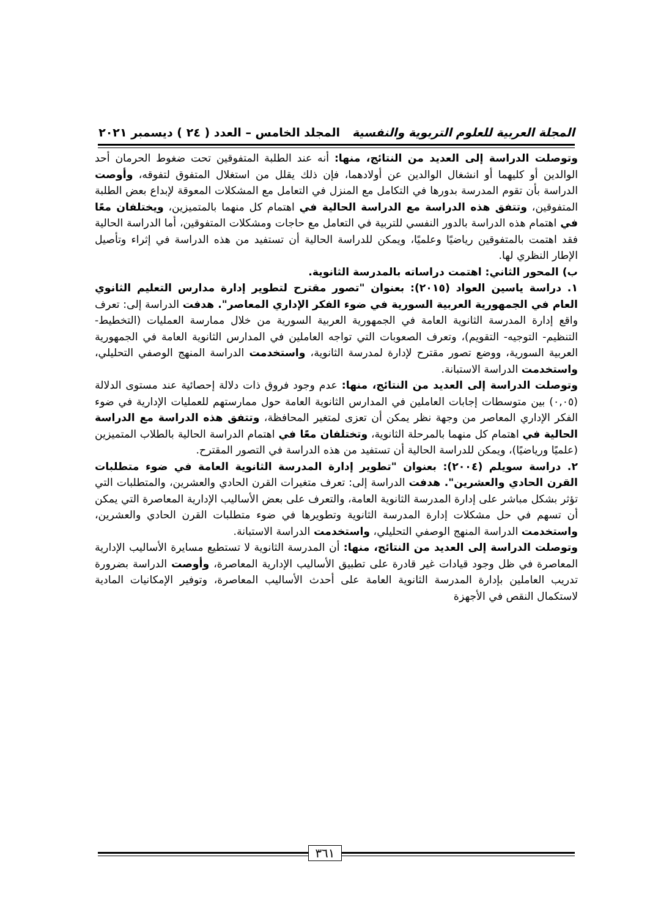المجلة العربية للعلوم التربوية والنفسية المجلد الخامس – العدد ( ٢٤ ) ديسمبر ٢٠٢١
وتوصلت الدراسة إلى العديد من النتائج، منها: أنه عند الطلبة المتفوقين تحت ضغوط الحرمان أحد الوالدين أو كليهما أو انشغال الوالدين عن أولادهما، فإن ذلك يقلل من استغلال المتفوق لتفوقه، وأوصت الدراسة بأن تقوم المدرسة بدورها في التكامل مع المنزل في التعامل مع المشكلات المعوقة لإبداع بعض الطلبة المتفوقين، وتتفق هذه الدراسة مع الدراسة الحالية في اهتمام كل منهما بالمتميزين، ويختلفان معًا في اهتمام هذه الدراسة بالدور النفسي للتربية في التعامل مع حاجات ومشكلات المتفوقين، أما الدراسة الحالية فقد اهتمت بالمتفوقين رياضيًا وعلميًا، ويمكن للدراسة الحالية أن تستفيد من هذه الدراسة في إثراء وتأصيل الإطار النظري لها.
ب) المحور الثاني: اهتمت دراساته بالمدرسة الثانوية.
١. دراسة ياسين العواد (٢٠١٥): بعنوان "تصور مقترح لتطوير إدارة مدارس التعليم الثانوي العام في الجمهورية العربية السورية في ضوء الفكر الإداري المعاصر". هدفت الدراسة إلى: تعرف واقع إدارة المدرسة الثانوية العامة في الجمهورية العربية السورية من خلال ممارسة العمليات (التخطيط- التنظيم- التوجيه- التقويم)، وتعرف الصعوبات التي تواجه العاملين في المدارس الثانوية العامة في الجمهورية العربية السورية، ووضع تصور مقترح لإدارة لمدرسة الثانوية، واستخدمت الدراسة المنهج الوصفي التحليلي، واستخدمت الدراسة الاستبانة.
وتوصلت الدراسة إلى العديد من النتائج، منها: عدم وجود فروق ذات دلالة إحصائية عند مستوى الدلالة (٠,٠٥) بين متوسطات إجابات العاملين في المدارس الثانوية العامة حول ممارستهم للعمليات الإدارية في ضوء الفكر الإداري المعاصر من وجهة نظر يمكن أن تعزى لمتغير المحافظة، وتتفق هذه الدراسة مع الدراسة الحالية في اهتمام كل منهما بالمرحلة الثانوية، وتختلفان معًا في اهتمام الدراسة الحالية بالطلاب المتميزين (علميًا ورياضيًا)، ويمكن للدراسة الحالية أن تستفيد من هذه الدراسة في التصور المقترح.
٢. دراسة سويلم (٢٠٠٤): بعنوان "تطوير إدارة المدرسة الثانوية العامة في ضوء متطلبات القرن الحادي والعشرين". هدفت الدراسة إلى: تعرف متغيرات القرن الحادي والعشرين، والمتطلبات التي تؤثر بشكل مباشر على إدارة المدرسة الثانوية العامة، والتعرف على بعض الأساليب الإدارية المعاصرة التي يمكن أن تسهم في حل مشكلات إدارة المدرسة الثانوية وتطويرها في ضوء متطلبات القرن الحادي والعشرين، واستخدمت الدراسة المنهج الوصفي التحليلي، واستخدمت الدراسة الاستبانة.
وتوصلت الدراسة إلى العديد من النتائج، منها: أن المدرسة الثانوية لا تستطيع مسايرة الأساليب الإدارية المعاصرة في ظل وجود قيادات غير قادرة على تطبيق الأساليب الإدارية المعاصرة، وأوصت الدراسة بضرورة تدريب العاملين بإدارة المدرسة الثانوية العامة على أحدث الأساليب المعاصرة، وتوفير الإمكانيات المادية لاستكمال النقص في الأجهزة
٣٦١